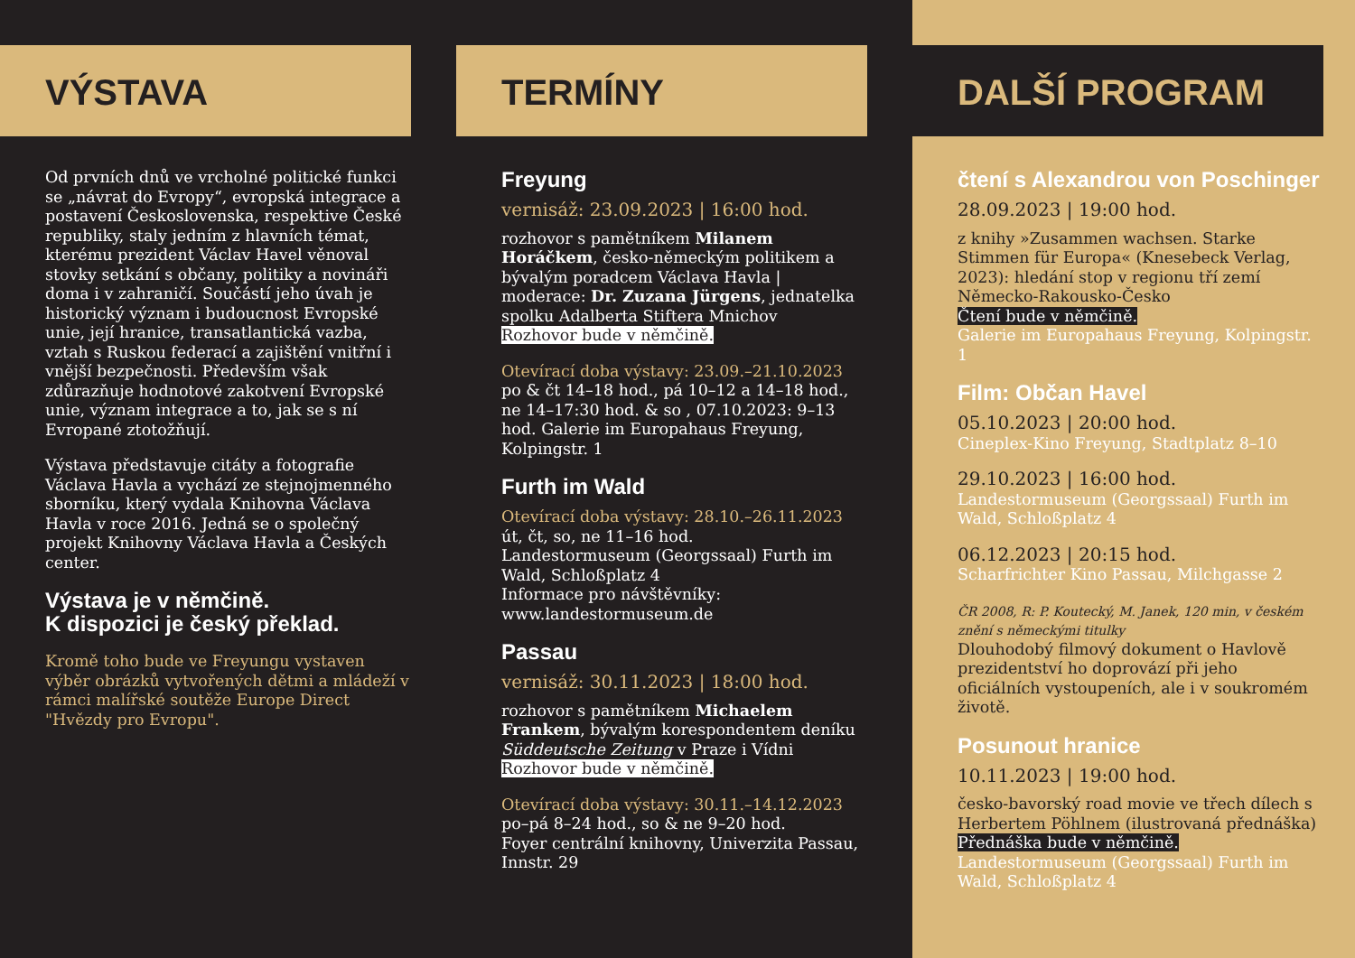VÝSTAVA
Od prvních dnů ve vrcholné politické funkci se „návrat do Evropy“, evropská integrace a postavení Československa, respektive České republiky, staly jedním z hlavních témat, kterému prezident Václav Havel věnoval stovky setkání s občany, politiky a novináři doma i v zahraničí. Součástí jeho úvah je historický význam i budoucnost Evropské unie, její hranice, transatlantická vazba, vztah s Ruskou federací a zajištění vnitřní i vnější bezpečnosti. Především však zdůrazňuje hodnotové zakotvení Evropské unie, význam integrace a to, jak se s ní Evropané ztotožňují.
Výstava představuje citáty a fotografie Václava Havla a vychází ze stejnojmenného sborníku, který vydala Knihovna Václava Havla v roce 2016. Jedná se o společný projekt Knihovny Václava Havla a Českých center.
Výstava je v němčině.
K dispozici je český překlad.
Kromě toho bude ve Freyungu vystaven výběr obrázků vytvořených dětmi a mládeží v rámci malířské soutěže Europe Direct "Hvězdy pro Evropu".
TERMÍNY
Freyung
vernisáž: 23.09.2023 | 16:00 hod.
rozhovor s pamětníkem Milanem Horáčkem, česko-německým politikem a bývalým poradcem Václava Havla | moderace: Dr. Zuzana Jürgens, jednatelka spolku Adalberta Stiftera Mnichov
Rozhovor bude v němčině.
Otevírací doba výstavy: 23.09.–21.10.2023
po & čt 14–18 hod., pá 10–12 a 14–18 hod., ne 14–17:30 hod. & so , 07.10.2023: 9–13 hod. Galerie im Europahaus Freyung, Kolpingstr. 1
Furth im Wald
Otevírací doba výstavy: 28.10.–26.11.2023
út, čt, so, ne 11–16 hod.
Landestormuseum (Georgssaal) Furth im Wald, Schloßplatz 4
Informace pro návštěvníky:
www.landestormuseum.de
Passau
vernisáž: 30.11.2023 | 18:00 hod.
rozhovor s pamětníkem Michaelem Frankem, bývalým korespondentem deníku Süddeutsche Zeitung v Praze i Vídni
Rozhovor bude v němčině.
Otevírací doba výstavy: 30.11.–14.12.2023
po–pá 8–24 hod., so & ne 9–20 hod.
Foyer centrální knihovny, Univerzita Passau, Innstr. 29
DALŠÍ PROGRAM
čtení s Alexandrou von Poschinger
28.09.2023 | 19:00 hod.
z knihy »Zusammen wachsen. Starke Stimmen für Europa« (Knesebeck Verlag, 2023): hledání stop v regionu tří zemí Německo-Rakousko-Česko
Čtení bude v němčině.
Galerie im Europahaus Freyung, Kolpingstr. 1
Film: Občan Havel
05.10.2023 | 20:00 hod.
Cineplex-Kino Freyung, Stadtplatz 8–10
29.10.2023 | 16:00 hod.
Landestormuseum (Georgssaal) Furth im Wald, Schloßplatz 4
06.12.2023 | 20:15 hod.
Scharfrichter Kino Passau, Milchgasse 2
ČR 2008, R: P. Koutecký, M. Janek, 120 min, v českém znění s německými titulky
Dlouhodobý filmový dokument o Havlově prezidentství ho doprovází při jeho oficiálních vystoupeních, ale i v soukromém životě.
Posunout hranice
10.11.2023 | 19:00 hod.
česko-bavorský road movie ve třech dílech s Herbertem Pöhlnem (ilustrovaná přednáška)
Přednáška bude v němčině.
Landestormuseum (Georgssaal) Furth im Wald, Schloßplatz 4